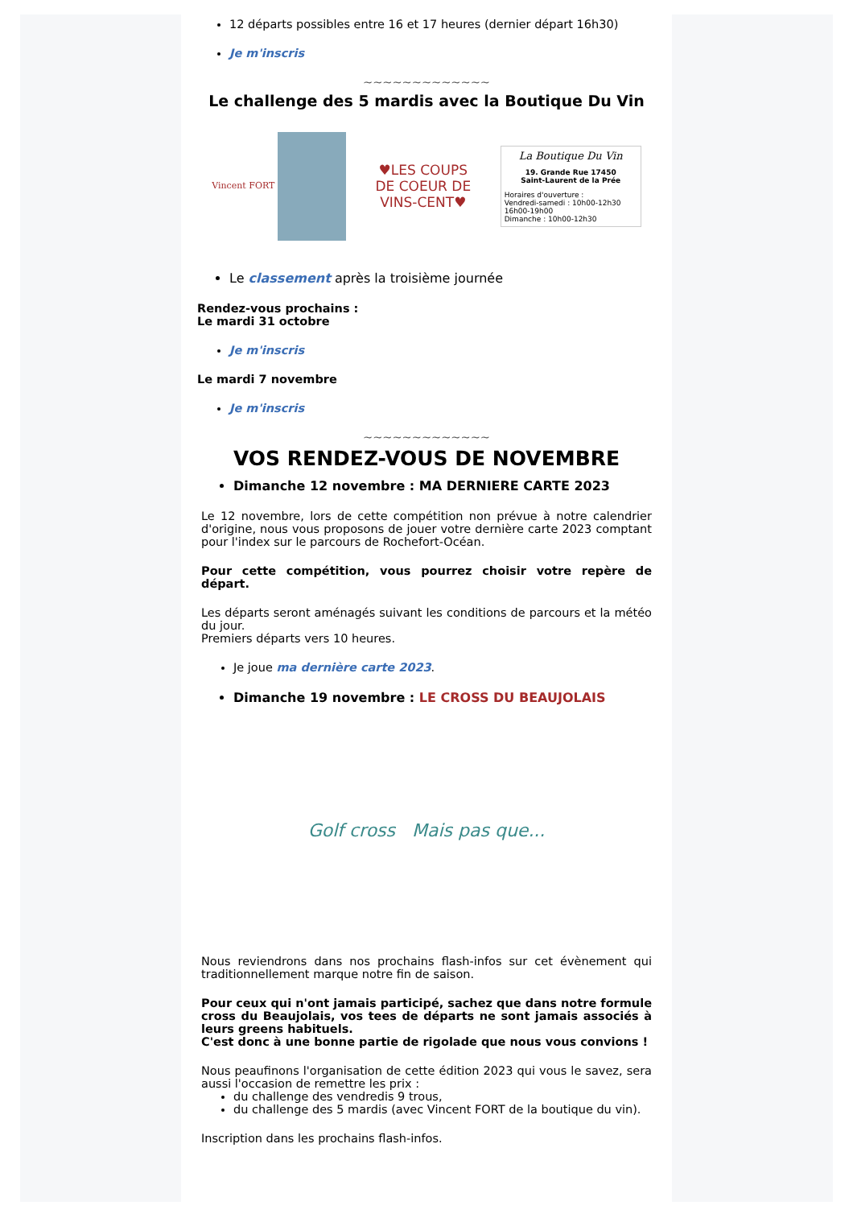12 départs possibles entre 16 et 17 heures (dernier départ 16h30)
Je m'inscris
~~~~~~~~~~~~~
Le challenge des 5 mardis avec la Boutique Du Vin
Vincent FORT
♥LES COUPS
DE COEUR DE
VINS-CENT♥
La Boutique Du Vin
19. Grande Rue 17450
Saint-Laurent de la Prée
Horaires d'ouverture :
Vendredi-samedi : 10h00-12h30 16h00-19h00
Dimanche : 10h00-12h30
Le classement après la troisième journée
Rendez-vous prochains :
Le mardi 31 octobre
Je m'inscris
Le mardi 7 novembre
Je m'inscris
~~~~~~~~~~~~~
VOS RENDEZ-VOUS DE NOVEMBRE
Dimanche 12 novembre : MA DERNIERE CARTE 2023
Le 12 novembre, lors de cette compétition non prévue à notre calendrier d'origine, nous vous proposons de jouer votre dernière carte 2023 comptant pour l'index sur le parcours de Rochefort-Océan.
Pour cette compétition, vous pourrez choisir votre repère de départ.
Les départs seront aménagés suivant les conditions de parcours et la météo du jour.
Premiers départs vers 10 heures.
Je joue ma dernière carte 2023.
Dimanche 19 novembre : LE CROSS DU BEAUJOLAIS
Golf cross Mais pas que...
Nous reviendrons dans nos prochains flash-infos sur cet évènement qui traditionnellement marque notre fin de saison.
Pour ceux qui n'ont jamais participé, sachez que dans notre formule cross du Beaujolais, vos tees de départs ne sont jamais associés à leurs greens habituels.
C'est donc à une bonne partie de rigolade que nous vous convions !
Nous peaufinons l'organisation de cette édition 2023 qui vous le savez, sera aussi l'occasion de remettre les prix :
du challenge des vendredis 9 trous,
du challenge des 5 mardis (avec Vincent FORT de la boutique du vin).
Inscription dans les prochains flash-infos.